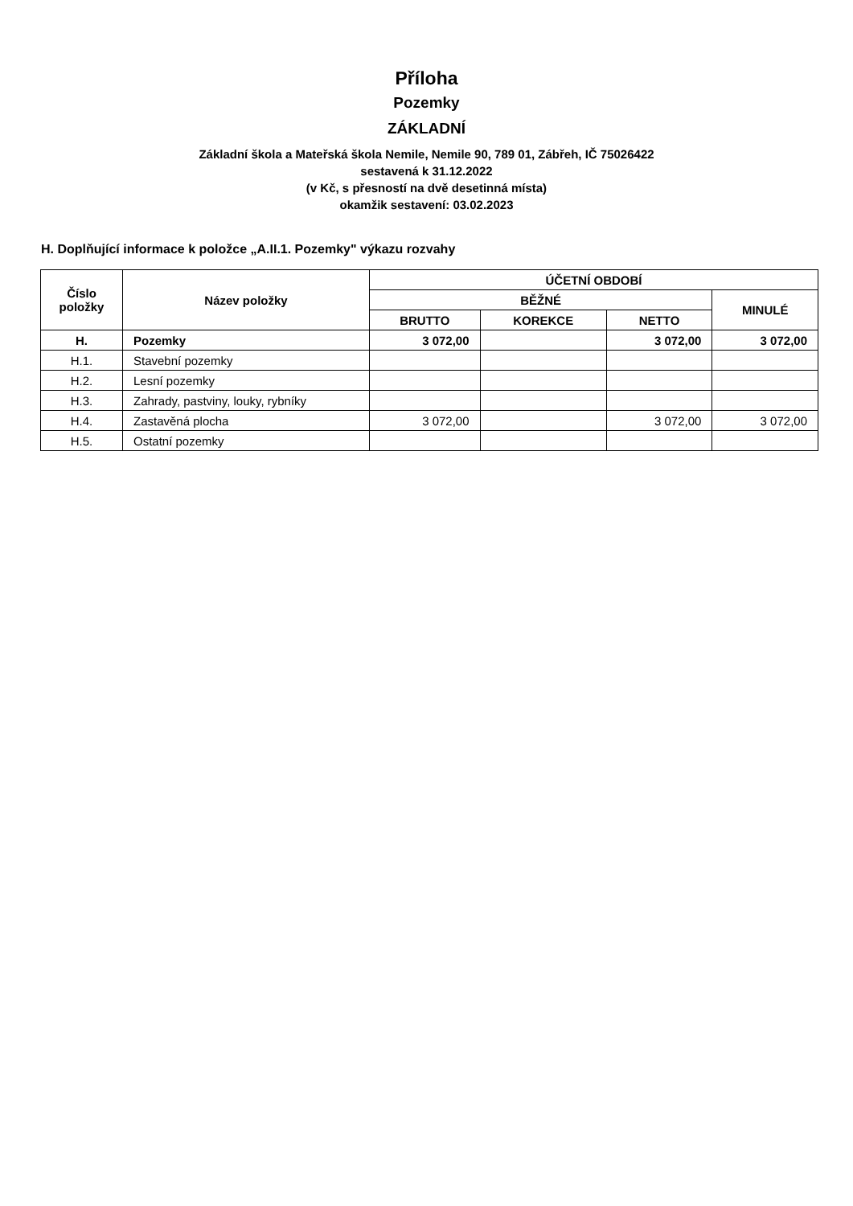Příloha
Pozemky
ZÁKLADNÍ
Základní škola a Mateřská škola Nemile, Nemile 90, 789 01, Zábřeh, IČ 75026422
sestavená k 31.12.2022
(v Kč, s přesností na dvě desetinná místa)
okamžik sestavení: 03.02.2023
H. Doplňující informace k položce „A.II.1. Pozemky" výkazu rozvahy
| Číslo položky | Název položky | ÚČETNÍ OBDOBÍ | | | |
| --- | --- | --- | --- | --- | --- |
| | | BĚŽNÉ | | | MINULÉ |
| | | BRUTTO | KOREKCE | NETTO | |
| H. | Pozemky | 3 072,00 | | 3 072,00 | 3 072,00 |
| H.1. | Stavební pozemky | | | | |
| H.2. | Lesní pozemky | | | | |
| H.3. | Zahrady, pastviny, louky, rybníky | | | | |
| H.4. | Zastavěná plocha | 3 072,00 | | 3 072,00 | 3 072,00 |
| H.5. | Ostatní pozemky | | | | |